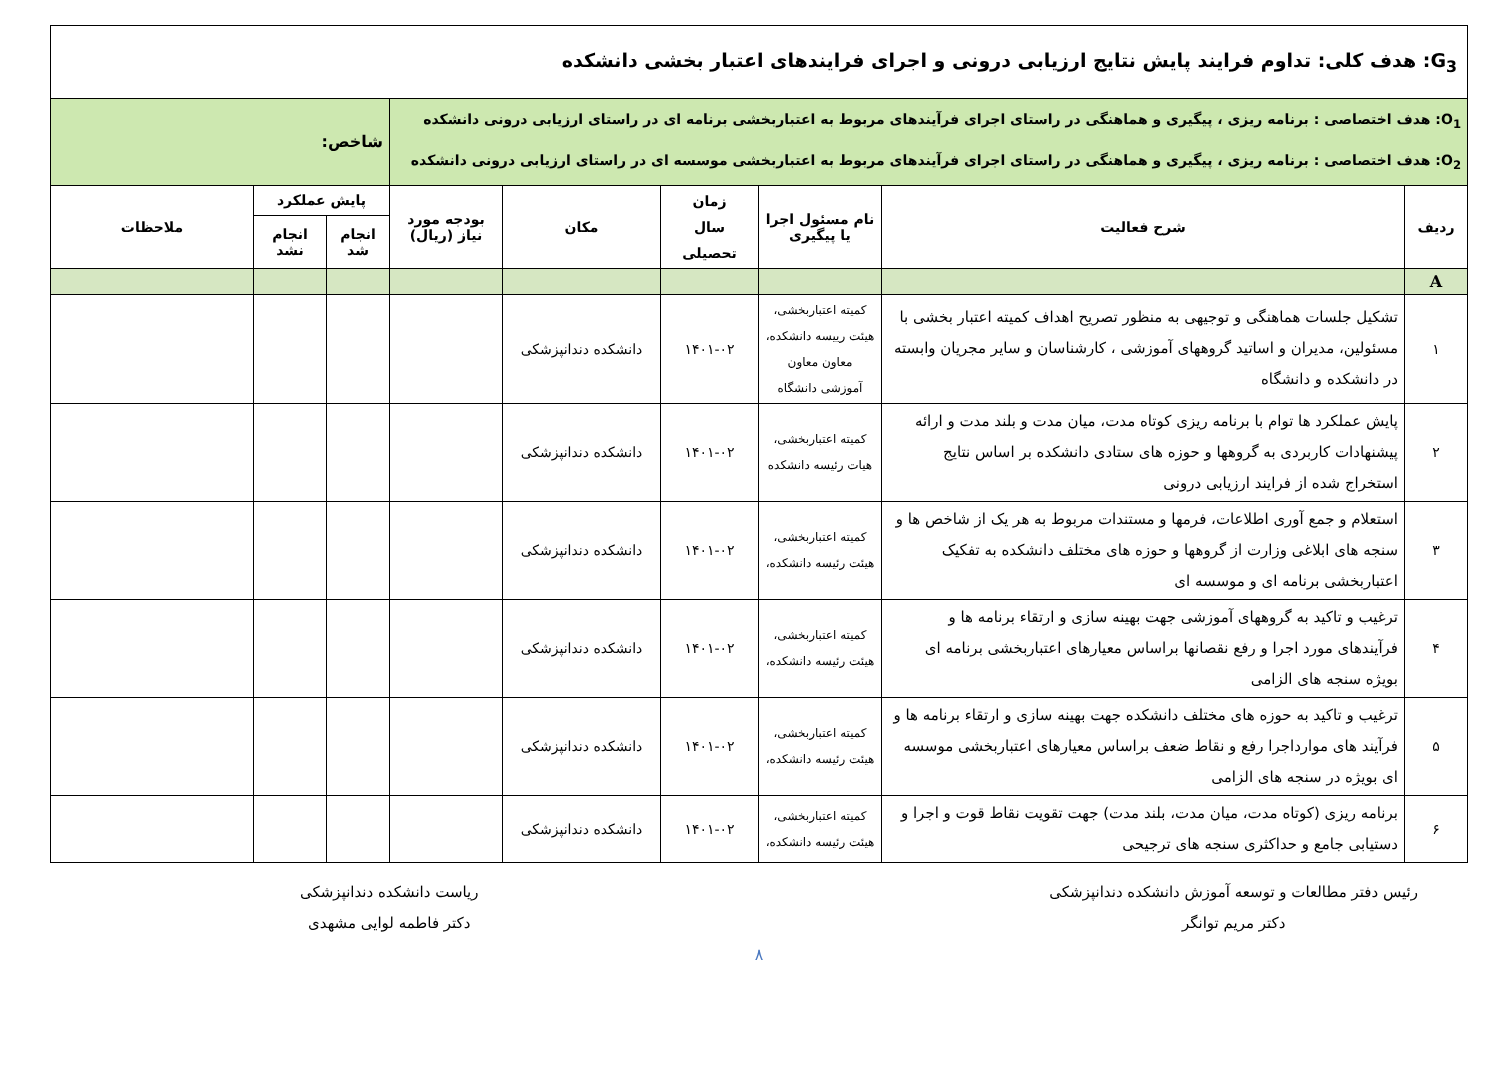| G<sub>3</sub>: هدف کلی: تداوم فرایند پایش نتایج ارزیابی درونی و اجرای فرایندهای اعتبار بخشی دانشکده | | | | | | | | |
| O<sub>1</sub>: هدف اختصاصی : برنامه ریزی ، پیگیری و هماهنگی در راستای اجرای فرآیندهای مربوط به اعتباربخشی برنامه ای در راستای ارزیابی درونی دانشکده O<sub>2</sub>: هدف اختصاصی : برنامه ریزی ، پیگیری و هماهنگی در راستای اجرای فرآیندهای مربوط به اعتباربخشی موسسه ای در راستای ارزیابی درونی دانشکده | | | | | | شاخص: | | |
| ردیف | شرح فعالیت | نام مسئول اجرا یا پیگیری | زمان سال تحصیلی | مکان | بودجه مورد نیاز (ریال) | پایش عملکرد | | ملاحظات |
| | | | | | | انجام شد | انجام نشد | |
| A | | | | | | | | |
| ۱ | تشکیل جلسات هماهنگی و توجیهی به منظور تصریح اهداف کمیته اعتبار بخشی با مسئولین، مدیران و اساتید گروههای آموزشی ، کارشناسان و سایر مجریان وابسته در دانشکده و دانشگاه | کمیته اعتباربخشی، هیئت رییسه دانشکده، معاون معاون آموزشی دانشگاه | ۱۴۰۱-۰۲ | دانشکده دندانپزشکی | | | | |
| ۲ | پایش عملکرد ها توام با برنامه ریزی کوتاه مدت، میان مدت و بلند مدت و ارائه پیشنهادات کاربردی به گروهها و حوزه های ستادی دانشکده بر اساس نتایج استخراج شده از فرایند ارزیابی درونی | کمیته اعتباربخشی، هیات رئیسه دانشکده | ۱۴۰۱-۰۲ | دانشکده دندانپزشکی | | | | |
| ۳ | استعلام و جمع آوری اطلاعات، فرمها و مستندات مربوط به هر یک از شاخص ها و سنجه های ابلاغی وزارت از گروهها و حوزه های مختلف دانشکده به تفکیک اعتباربخشی برنامه ای و موسسه ای | کمیته اعتباربخشی، هیئت رئیسه دانشکده، | ۱۴۰۱-۰۲ | دانشکده دندانپزشکی | | | | |
| ۴ | ترغیب و تاکید به گروههای آموزشی جهت بهینه سازی و ارتقاء برنامه ها و فرآیندهای مورد اجرا و رفع نقصانها براساس معیارهای اعتباربخشی برنامه ای بویژه سنجه های الزامی | کمیته اعتباربخشی، هیئت رئیسه دانشکده، | ۱۴۰۱-۰۲ | دانشکده دندانپزشکی | | | | |
| ۵ | ترغیب و تاکید به حوزه های مختلف دانشکده جهت بهینه سازی و ارتقاء برنامه ها و فرآیند های موارداجرا رفع و نقاط ضعف براساس معیارهای اعتباربخشی موسسه ای بویژه در سنجه های الزامی | کمیته اعتباربخشی، هیئت رئیسه دانشکده، | ۱۴۰۱-۰۲ | دانشکده دندانپزشکی | | | | |
| ۶ | برنامه ریزی (کوتاه مدت، میان مدت، بلند مدت) جهت تقویت نقاط قوت و اجرا و دستیابی جامع و حداکثری سنجه های ترجیحی | کمیته اعتباربخشی، هیئت رئیسه دانشکده، | ۱۴۰۱-۰۲ | دانشکده دندانپزشکی | | | | |
رئیس دفتر مطالعات و توسعه آموزش دانشکده دندانپزشکی
دکتر مریم توانگر
ریاست دانشکده دندانپزشکی
دکتر فاطمه لوایی مشهدی
۸